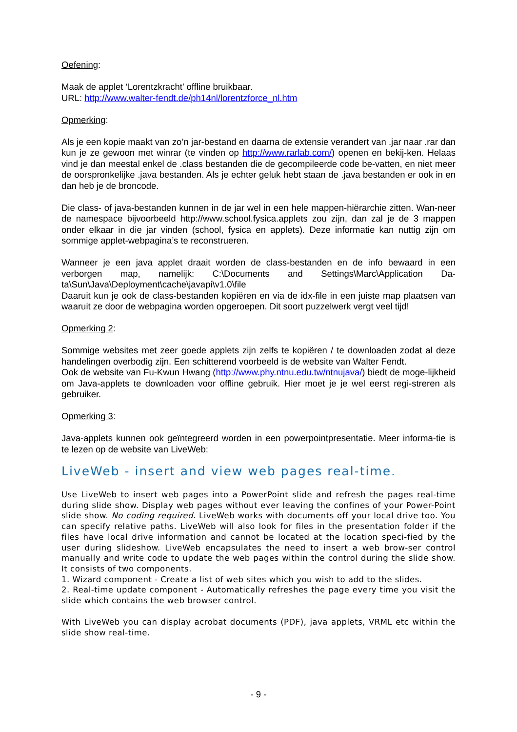Oefening:
Maak de applet ‘Lorentzkracht’ offline bruikbaar.
URL: http://www.walter-fendt.de/ph14nl/lorentzforce_nl.htm
Opmerking:
Als je een kopie maakt van zo’n jar-bestand en daarna de extensie verandert van .jar naar .rar dan kun je ze gewoon met winrar (te vinden op http://www.rarlab.com/) openen en bekij-ken. Helaas vind je dan meestal enkel de .class bestanden die de gecompileerde code be-vatten, en niet meer de oorspronkelijke .java bestanden. Als je echter geluk hebt staan de .java bestanden er ook in en dan heb je de broncode.
Die class- of java-bestanden kunnen in de jar wel in een hele mappen-hiërarchie zitten. Wan-neer de namespace bijvoorbeeld http://www.school.fysica.applets zou zijn, dan zal je de 3 mappen onder elkaar in die jar vinden (school, fysica en applets). Deze informatie kan nuttig zijn om sommige applet-webpagina’s te reconstrueren.
Wanneer je een java applet draait worden de class-bestanden en de info bewaard in een verborgen map, namelijk: C:\Documents and Settings\Marc\Application Da-ta\Sun\Java\Deployment\cache\javapi\v1.0\file
Daaruit kun je ook de class-bestanden kopiëren en via de idx-file in een juiste map plaatsen van waaruit ze door de webpagina worden opgeroepen. Dit soort puzzelwerk vergt veel tijd!
Opmerking 2:
Sommige websites met zeer goede applets zijn zelfs te kopiëren / te downloaden zodat al deze handelingen overbodig zijn. Een schitterend voorbeeld is de website van Walter Fendt.
Ook de website van Fu-Kwun Hwang (http://www.phy.ntnu.edu.tw/ntnujava/) biedt de moge-lijkheid om Java-applets te downloaden voor offline gebruik. Hier moet je je wel eerst regi-streren als gebruiker.
Opmerking 3:
Java-applets kunnen ook geïntegreerd worden in een powerpointpresentatie. Meer informa-tie is te lezen op de website van LiveWeb:
LiveWeb - insert and view web pages real-time.
Use LiveWeb to insert web pages into a PowerPoint slide and refresh the pages real-time during slide show. Display web pages without ever leaving the confines of your Power-Point slide show. No coding required. LiveWeb works with documents off your local drive too. You can specify relative paths. LiveWeb will also look for files in the presentation folder if the files have local drive information and cannot be located at the location speci-fied by the user during slideshow. LiveWeb encapsulates the need to insert a web brow-ser control manually and write code to update the web pages within the control during the slide show. It consists of two components.
1. Wizard component - Create a list of web sites which you wish to add to the slides.
2. Real-time update component - Automatically refreshes the page every time you visit the slide which contains the web browser control.
With LiveWeb you can display acrobat documents (PDF), java applets, VRML etc within the slide show real-time.
- 9 -